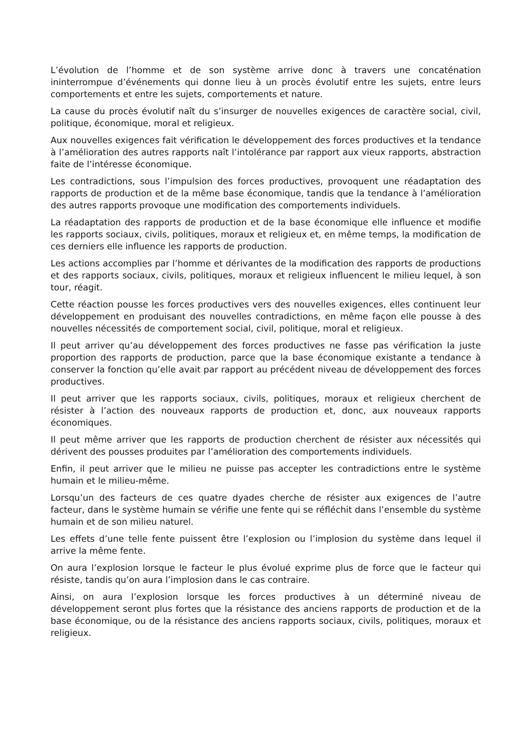L’évolution de l’homme et de son système arrive donc à travers une concaténation ininterrompue d’événements qui donne lieu à un procès évolutif entre les sujets, entre leurs comportements et entre les sujets, comportements et nature.
La cause du procès évolutif naît du s’insurger de nouvelles exigences de caractère social, civil, politique, économique, moral et religieux.
Aux nouvelles exigences fait vérification le développement des forces productives et la tendance à l’amélioration des autres rapports naît l’intolérance par rapport aux vieux rapports, abstraction faite de l’intéresse économique.
Les contradictions, sous l’impulsion des forces productives, provoquent une réadaptation des rapports de production et de la même base économique, tandis que la tendance à l’amélioration des autres rapports provoque une modification des comportements individuels.
La réadaptation des rapports de production et de la base économique elle influence et modifie les rapports sociaux, civils, politiques, moraux et religieux et, en même temps, la modification de ces derniers elle influence les rapports de production.
Les actions accomplies par l’homme et dérivantes de la modification des rapports de productions et des rapports sociaux, civils, politiques, moraux et religieux influencent le milieu lequel, à son tour, réagit.
Cette réaction pousse les forces productives vers des nouvelles exigences, elles continuent leur développement en produisant des nouvelles contradictions, en même façon elle pousse à des nouvelles nécessités de comportement social, civil, politique, moral et religieux.
Il peut arriver qu’au développement des forces productives ne fasse pas vérification la juste proportion des rapports de production, parce que la base économique existante a tendance à conserver la fonction qu’elle avait par rapport au précédent niveau de développement des forces productives.
Il peut arriver que les rapports sociaux, civils, politiques, moraux et religieux cherchent de résister à l’action des nouveaux rapports de production et, donc, aux nouveaux rapports économiques.
Il peut même arriver que les rapports de production cherchent de résister aux nécessités qui dérivent des pousses produites par l’amélioration des comportements individuels.
Enfin, il peut arriver que le milieu ne puisse pas accepter les contradictions entre le système humain et le milieu-même.
Lorsqu’un des facteurs de ces quatre dyades cherche de résister aux exigences de l’autre facteur, dans le système humain se vérifie une fente qui se réfléchit dans l’ensemble du système humain et de son milieu naturel.
Les effets d’une telle fente puissent être l’explosion ou l’implosion du système dans lequel il arrive la même fente.
On aura l’explosion lorsque le facteur le plus évolué exprime plus de force que le facteur qui résiste, tandis qu’on aura l’implosion dans le cas contraire.
Ainsi, on aura l’explosion lorsque les forces productives à un déterminé niveau de développement seront plus fortes que la résistance des anciens rapports de production et de la base économique, ou de la résistance des anciens rapports sociaux, civils, politiques, moraux et religieux.